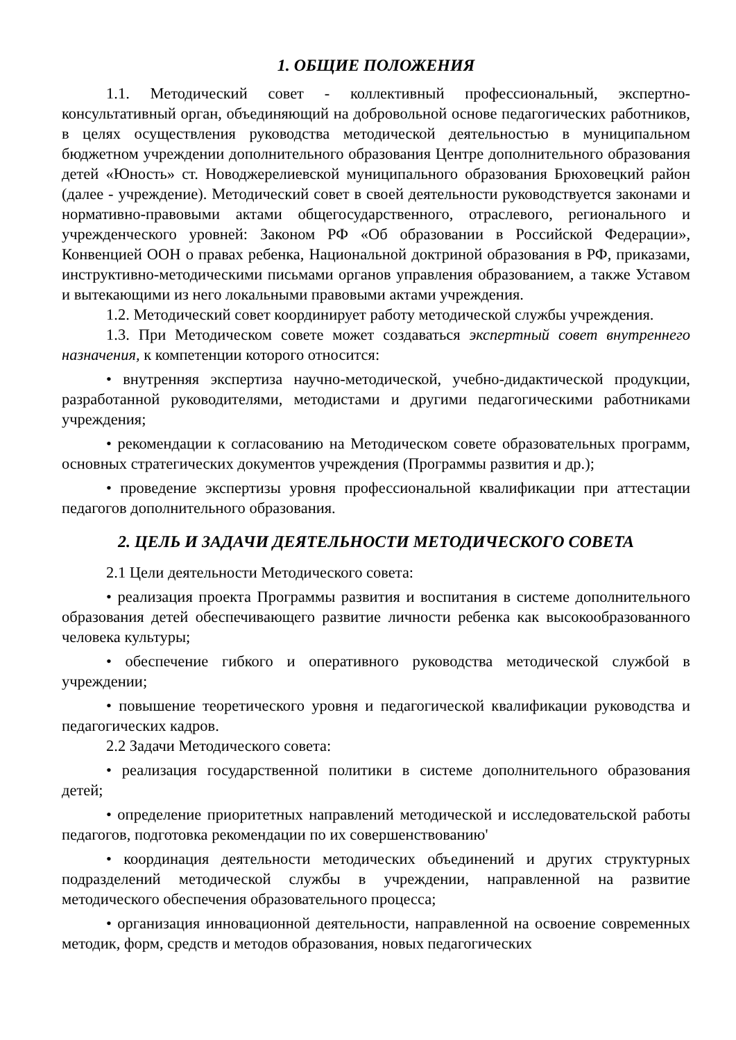1. ОБЩИЕ ПОЛОЖЕНИЯ
1.1. Методический совет - коллективный профессиональный, экспертно-консультативный орган, объединяющий на добровольной основе педагогических работников, в целях осуществления руководства методической деятельностью в муниципальном бюджетном учреждении дополнительного образования Центре дополнительного образования детей «Юность» ст. Новоджерелиевской муниципального образования Брюховецкий район (далее - учреждение). Методический совет в своей деятельности руководствуется законами и нормативно-правовыми актами общегосударственного, отраслевого, регионального и учрежденческого уровней: Законом РФ «Об образовании в Российской Федерации», Конвенцией ООН о правах ребенка, Национальной доктриной образования в РФ, приказами, инструктивно-методическими письмами органов управления образованием, а также Уставом и вытекающими из него локальными правовыми актами учреждения.
1.2. Методический совет координирует работу методической службы учреждения.
1.3. При Методическом совете может создаваться экспертный совет внутреннего назначения, к компетенции которого относится:
• внутренняя экспертиза научно-методической, учебно-дидактической продукции, разработанной руководителями, методистами и другими педагогическими работниками учреждения;
• рекомендации к согласованию на Методическом совете образовательных программ, основных стратегических документов учреждения (Программы развития и др.);
• проведение экспертизы уровня профессиональной квалификации при аттестации педагогов дополнительного образования.
2. ЦЕЛЬ И ЗАДАЧИ ДЕЯТЕЛЬНОСТИ МЕТОДИЧЕСКОГО СОВЕТА
2.1 Цели деятельности Методического совета:
• реализация проекта Программы развития и воспитания в системе дополнительного образования детей обеспечивающего развитие личности ребенка как высокообразованного человека культуры;
• обеспечение гибкого и оперативного руководства методической службой в учреждении;
• повышение теоретического уровня и педагогической квалификации руководства и педагогических кадров.
2.2 Задачи Методического совета:
• реализация государственной политики в системе дополнительного образования детей;
• определение приоритетных направлений методической и исследовательской работы педагогов, подготовка рекомендации по их совершенствованию'
• координация деятельности методических объединений и других структурных подразделений методической службы в учреждении, направленной на развитие методического обеспечения образовательного процесса;
• организация инновационной деятельности, направленной на освоение современных методик, форм, средств и методов образования, новых педагогических